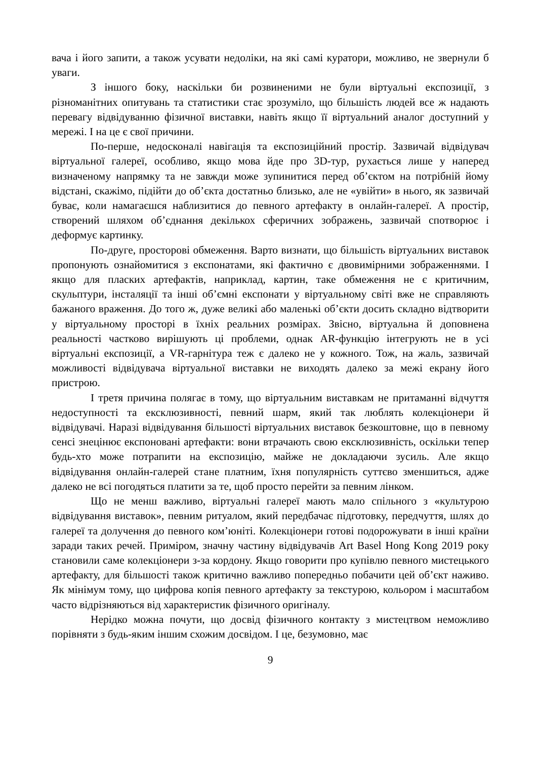вача і його запити, а також усувати недоліки, на які самі куратори, можливо, не звернули б уваги.
З іншого боку, наскільки би розвиненими не були віртуальні експозиції, з різноманітних опитувань та статистики стає зрозуміло, що більшість людей все ж надають перевагу відвідуванню фізичної виставки, навіть якщо її віртуальний аналог доступний у мережі. І на це є свої причини.
По-перше, недосконалі навігація та експозиційний простір. Зазвичай відвідувач віртуальної галереї, особливо, якщо мова йде про 3D-тур, рухається лише у наперед визначеному напрямку та не завжди може зупинитися перед об’єктом на потрібній йому відстані, скажімо, підійти до об’єкта достатньо близько, але не «увійти» в нього, як зазвичай буває, коли намагаєшся наблизитися до певного артефакту в онлайн-галереї. А простір, створений шляхом об’єднання декількох сферичних зображень, зазвичай спотворює і деформує картинку.
По-друге, просторові обмеження. Варто визнати, що більшість віртуальних виставок пропонують ознайомитися з експонатами, які фактично є двовимірними зображеннями. І якщо для пласких артефактів, наприклад, картин, таке обмеження не є критичним, скульптури, інсталяції та інші об’ємні експонати у віртуальному світі вже не справляють бажаного враження. До того ж, дуже великі або маленькі об’єкти досить складно відтворити у віртуальному просторі в їхніх реальних розмірах. Звісно, віртуальна й доповнена реальності частково вирішують ці проблеми, однак AR-функцію інтегрують не в усі віртуальні експозиції, а VR-гарнітура теж є далеко не у кожного. Тож, на жаль, зазвичай можливості відвідувача віртуальної виставки не виходять далеко за межі екрану його пристрою.
І третя причина полягає в тому, що віртуальним виставкам не притаманні відчуття недоступності та ексклюзивності, певний шарм, який так люблять колекціонери й відвідувачі. Наразі відвідування більшості віртуальних виставок безкоштовне, що в певному сенсі знецінює експоновані артефакти: вони втрачають свою ексклюзивність, оскільки тепер будь-хто може потрапити на експозицію, майже не докладаючи зусиль. Але якщо відвідування онлайн-галерей стане платним, їхня популярність суттєво зменшиться, адже далеко не всі погодяться платити за те, щоб просто перейти за певним лінком.
Що не менш важливо, віртуальні галереї мають мало спільного з «культурою відвідування виставок», певним ритуалом, який передбачає підготовку, передчуття, шлях до галереї та долучення до певного ком’юніті. Колекціонери готові подорожувати в інші країни заради таких речей. Приміром, значну частину відвідувачів Art Basel Hong Kong 2019 року становили саме колекціонери з-за кордону. Якщо говорити про купівлю певного мистецького артефакту, для більшості також критично важливо попередньо побачити цей об’єкт наживо. Як мінімум тому, що цифрова копія певного артефакту за текстурою, кольором і масштабом часто відрізняються від характеристик фізичного оригіналу.
Нерідко можна почути, що досвід фізичного контакту з мистецтвом неможливо порівняти з будь-яким іншим схожим досвідом. І це, безумовно, має
9